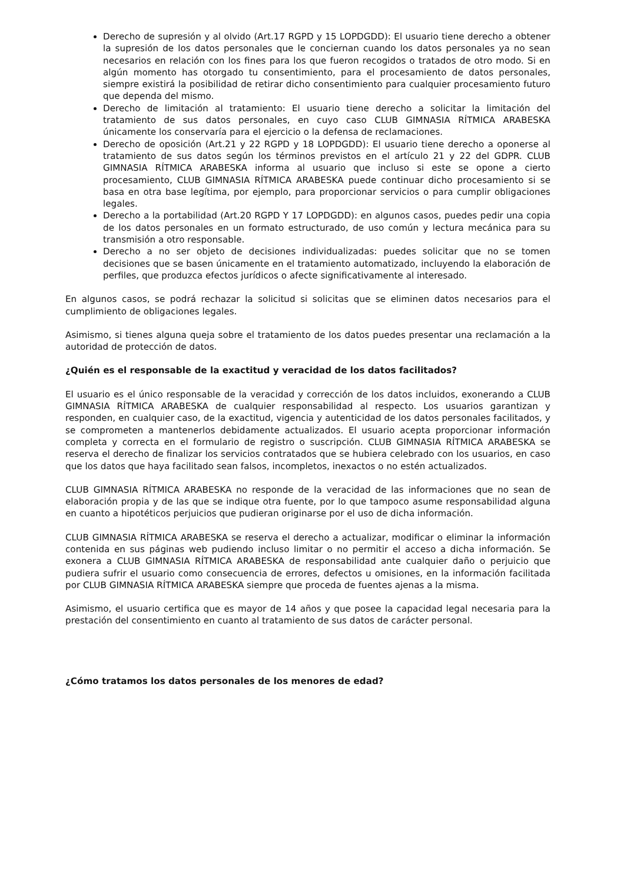Derecho de supresión y al olvido (Art.17 RGPD y 15 LOPDGDD): El usuario tiene derecho a obtener la supresión de los datos personales que le conciernan cuando los datos personales ya no sean necesarios en relación con los fines para los que fueron recogidos o tratados de otro modo. Si en algún momento has otorgado tu consentimiento, para el procesamiento de datos personales, siempre existirá la posibilidad de retirar dicho consentimiento para cualquier procesamiento futuro que dependa del mismo.
Derecho de limitación al tratamiento: El usuario tiene derecho a solicitar la limitación del tratamiento de sus datos personales, en cuyo caso CLUB GIMNASIA RÍTMICA ARABESKA únicamente los conservaría para el ejercicio o la defensa de reclamaciones.
Derecho de oposición (Art.21 y 22 RGPD y 18 LOPDGDD): El usuario tiene derecho a oponerse al tratamiento de sus datos según los términos previstos en el artículo 21 y 22 del GDPR. CLUB GIMNASIA RÍTMICA ARABESKA informa al usuario que incluso si este se opone a cierto procesamiento, CLUB GIMNASIA RÍTMICA ARABESKA puede continuar dicho procesamiento si se basa en otra base legítima, por ejemplo, para proporcionar servicios o para cumplir obligaciones legales.
Derecho a la portabilidad (Art.20 RGPD Y 17 LOPDGDD): en algunos casos, puedes pedir una copia de los datos personales en un formato estructurado, de uso común y lectura mecánica para su transmisión a otro responsable.
Derecho a no ser objeto de decisiones individualizadas: puedes solicitar que no se tomen decisiones que se basen únicamente en el tratamiento automatizado, incluyendo la elaboración de perfiles, que produzca efectos jurídicos o afecte significativamente al interesado.
En algunos casos, se podrá rechazar la solicitud si solicitas que se eliminen datos necesarios para el cumplimiento de obligaciones legales.
Asimismo, si tienes alguna queja sobre el tratamiento de los datos puedes presentar una reclamación a la autoridad de protección de datos.
¿Quién es el responsable de la exactitud y veracidad de los datos facilitados?
El usuario es el único responsable de la veracidad y corrección de los datos incluidos, exonerando a CLUB GIMNASIA RÍTMICA ARABESKA de cualquier responsabilidad al respecto. Los usuarios garantizan y responden, en cualquier caso, de la exactitud, vigencia y autenticidad de los datos personales facilitados, y se comprometen a mantenerlos debidamente actualizados. El usuario acepta proporcionar información completa y correcta en el formulario de registro o suscripción. CLUB GIMNASIA RÍTMICA ARABESKA se reserva el derecho de finalizar los servicios contratados que se hubiera celebrado con los usuarios, en caso que los datos que haya facilitado sean falsos, incompletos, inexactos o no estén actualizados.
CLUB GIMNASIA RÍTMICA ARABESKA no responde de la veracidad de las informaciones que no sean de elaboración propia y de las que se indique otra fuente, por lo que tampoco asume responsabilidad alguna en cuanto a hipotéticos perjuicios que pudieran originarse por el uso de dicha información.
CLUB GIMNASIA RÍTMICA ARABESKA se reserva el derecho a actualizar, modificar o eliminar la información contenida en sus páginas web pudiendo incluso limitar o no permitir el acceso a dicha información. Se exonera a CLUB GIMNASIA RÍTMICA ARABESKA de responsabilidad ante cualquier daño o perjuicio que pudiera sufrir el usuario como consecuencia de errores, defectos u omisiones, en la información facilitada por CLUB GIMNASIA RÍTMICA ARABESKA siempre que proceda de fuentes ajenas a la misma.
Asimismo, el usuario certifica que es mayor de 14 años y que posee la capacidad legal necesaria para la prestación del consentimiento en cuanto al tratamiento de sus datos de carácter personal.
¿Cómo tratamos los datos personales de los menores de edad?